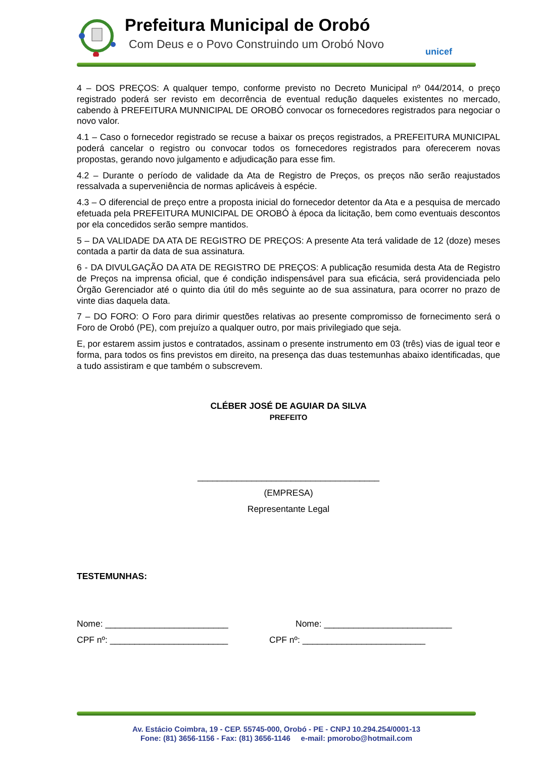Prefeitura Municipal de Orobó
Com Deus e o Povo Construindo um Orobó Novo
unicef
4 – DOS PREÇOS: A qualquer tempo, conforme previsto no Decreto Municipal nº 044/2014, o preço registrado poderá ser revisto em decorrência de eventual redução daqueles existentes no mercado, cabendo à PREFEITURA MUNNICIPAL DE OROBÓ convocar os fornecedores registrados para negociar o novo valor.
4.1 – Caso o fornecedor registrado se recuse a baixar os preços registrados, a PREFEITURA MUNICIPAL poderá cancelar o registro ou convocar todos os fornecedores registrados para oferecerem novas propostas, gerando novo julgamento e adjudicação para esse fim.
4.2 – Durante o período de validade da Ata de Registro de Preços, os preços não serão reajustados ressalvada a superveniência de normas aplicáveis à espécie.
4.3 – O diferencial de preço entre a proposta inicial do fornecedor detentor da Ata e a pesquisa de mercado efetuada pela PREFEITURA MUNICIPAL DE OROBÓ à época da licitação, bem como eventuais descontos por ela concedidos serão sempre mantidos.
5 – DA VALIDADE DA ATA DE REGISTRO DE PREÇOS: A presente Ata terá validade de 12 (doze) meses contada a partir da data de sua assinatura.
6 - DA DIVULGAÇÃO DA ATA DE REGISTRO DE PREÇOS: A publicação resumida desta Ata de Registro de Preços na imprensa oficial, que é condição indispensável para sua eficácia, será providenciada pelo Órgão Gerenciador até o quinto dia útil do mês seguinte ao de sua assinatura, para ocorrer no prazo de vinte dias daquela data.
7 – DO FORO: O Foro para dirimir questões relativas ao presente compromisso de fornecimento será o Foro de Orobó (PE), com prejuízo a qualquer outro, por mais privilegiado que seja.
E, por estarem assim justos e contratados, assinam o presente instrumento em 03 (três) vias de igual teor e forma, para todos os fins previstos em direito, na presença das duas testemunhas abaixo identificadas, que a tudo assistiram e que também o subscrevem.
CLÉBER JOSÉ DE AGUIAR DA SILVA
PREFEITO
_____________________________________
(EMPRESA)
Representante Legal
TESTEMUNHAS:
Nome: _________________________ Nome: __________________________
CPF nº: ________________________ CPF nº: _________________________
Av. Estácio Coimbra, 19 - CEP. 55745-000, Orobó - PE - CNPJ 10.294.254/0001-13
Fone: (81) 3656-1156 - Fax: (81) 3656-1146 e-mail: pmorobo@hotmail.com